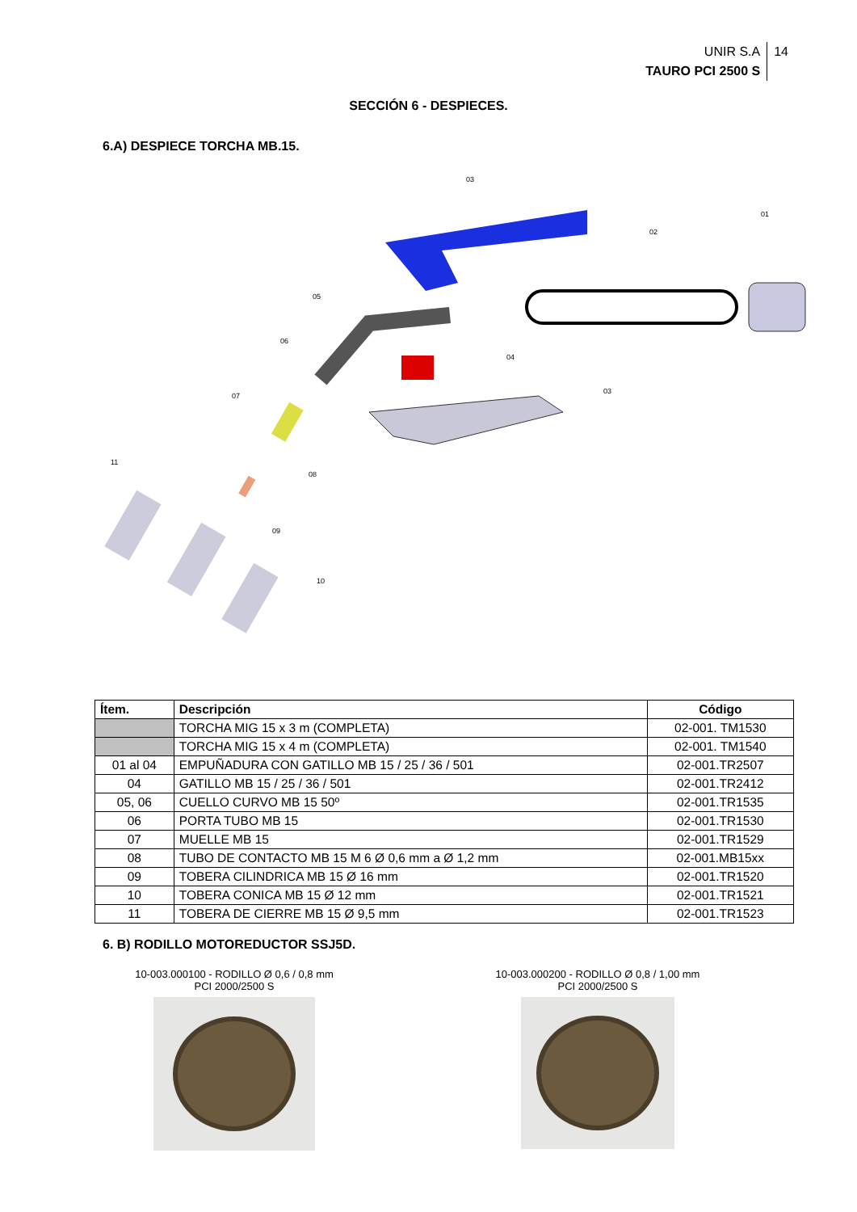UNIR S.A
TAURO PCI 2500 S
14
SECCIÓN 6 - DESPIECES.
6.A) DESPIECE TORCHA MB.15.
03
01
02
05
06
04
03
07
11
08
09
10
| Ítem. | Descripción | Código |
| --- | --- | --- |
| | TORCHA MIG 15 x 3 m (COMPLETA) | 02-001. TM1530 |
| | TORCHA MIG 15 x 4 m (COMPLETA) | 02-001. TM1540 |
| 01 al 04 | EMPUÑADURA CON GATILLO MB 15 / 25 / 36 / 501 | 02-001.TR2507 |
| 04 | GATILLO MB 15 / 25 / 36 / 501 | 02-001.TR2412 |
| 05, 06 | CUELLO CURVO MB 15 50º | 02-001.TR1535 |
| 06 | PORTA TUBO MB 15 | 02-001.TR1530 |
| 07 | MUELLE MB 15 | 02-001.TR1529 |
| 08 | TUBO DE CONTACTO MB 15 M 6 Ø 0,6 mm a Ø 1,2 mm | 02-001.MB15xx |
| 09 | TOBERA CILINDRICA MB 15 Ø 16 mm | 02-001.TR1520 |
| 10 | TOBERA CONICA MB 15 Ø 12 mm | 02-001.TR1521 |
| 11 | TOBERA DE CIERRE MB 15 Ø 9,5 mm | 02-001.TR1523 |
6. B) RODILLO MOTOREDUCTOR SSJ5D.
10-003.000100 - RODILLO Ø 0,6 / 0,8 mm
PCI 2000/2500 S
10-003.000200 - RODILLO Ø 0,8 / 1,00 mm
PCI 2000/2500 S